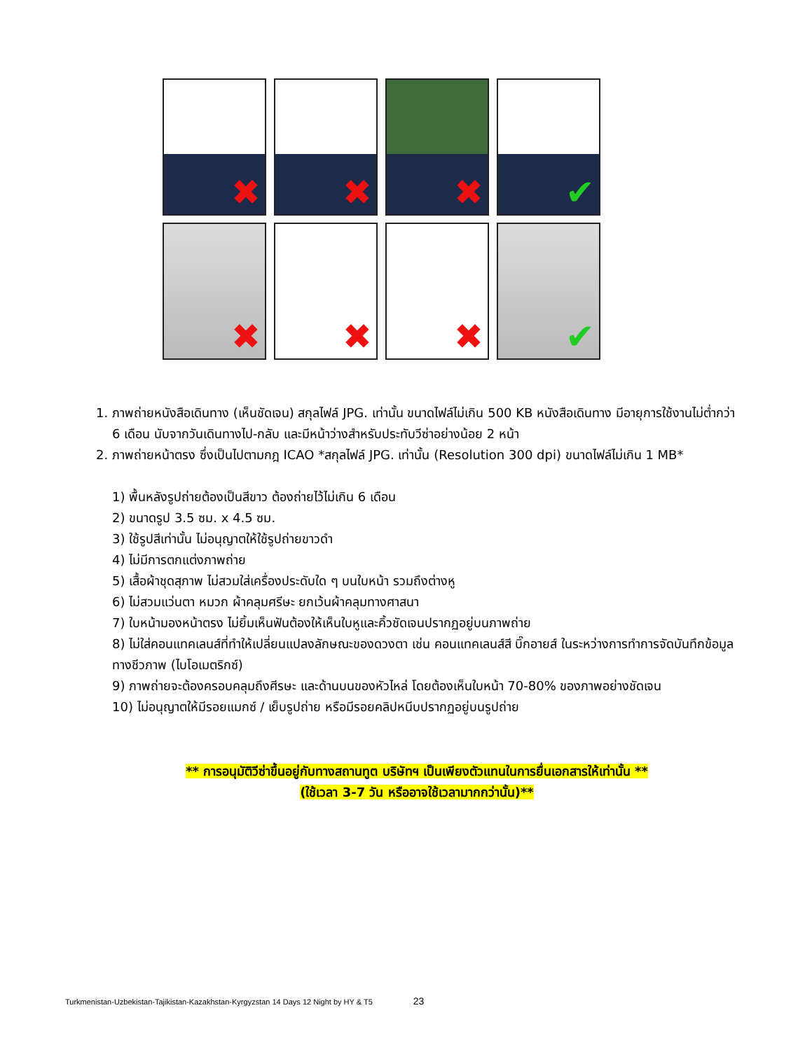✖
✖
✖
✔
✖
✖
✖
✔
1. ภาพถ่ายหนังสือเดินทาง (เห็นชัดเจน) สกุลไฟล์ JPG. เท่านั้น ขนาดไฟล์ไม่เกิน 500 KB หนังสือเดินทาง มีอายุการใช้งานไม่ต่ำกว่า 6 เดือน นับจากวันเดินทางไป-กลับ และมีหน้าว่างสำหรับประทับวีซ่าอย่างน้อย 2 หน้า
2. ภาพถ่ายหน้าตรง ซึ่งเป็นไปตามกฎ ICAO *สกุลไฟล์ JPG. เท่านั้น (Resolution 300 dpi) ขนาดไฟล์ไม่เกิน 1 MB*
1) พื้นหลังรูปถ่ายต้องเป็นสีขาว ต้องถ่ายไว้ไม่เกิน 6 เดือน
2) ขนาดรูป 3.5 ซม. x 4.5 ซม.
3) ใช้รูปสีเท่านั้น ไม่อนุญาตให้ใช้รูปถ่ายขาวดำ
4) ไม่มีการตกแต่งภาพถ่าย
5) เสื้อผ้าชุดสุภาพ ไม่สวมใส่เครื่องประดับใด ๆ บนใบหน้า รวมถึงต่างหู
6) ไม่สวมแว่นตา หมวก ผ้าคลุมศรีษะ ยกเว้นผ้าคลุมทางศาสนา
7) ใบหน้ามองหน้าตรง ไม่ยิ้มเห็นฟันต้องให้เห็นใบหูและคิ้วชัดเจนปรากฏอยู่บนภาพถ่าย
8) ไม่ใส่คอนแทคเลนส์ที่ทำให้เปลี่ยนแปลงลักษณะของดวงตา เช่น คอนแทคเลนส์สี บิ๊กอายส์ ในระหว่างการทำการจัดบันทึกข้อมูลทางชีวภาพ (ไบโอเมตริกซ์)
9) ภาพถ่ายจะต้องครอบคลุมถึงศีรษะ และด้านบนของหัวไหล่ โดยต้องเห็นใบหน้า 70-80% ของภาพอย่างชัดเจน
10) ไม่อนุญาตให้มีรอยแมกซ์ / เย็บรูปถ่าย หรือมีรอยคลิปหนีบปรากฏอยู่บนรูปถ่าย
** การอนุมัติวีซ่าขึ้นอยู่กับทางสถานทูต บริษัทฯ เป็นเพียงตัวแทนในการยื่นเอกสารให้เท่านั้น **
(ใช้เวลา 3-7 วัน หรืออาจใช้เวลามากกว่านั้น)**
Turkmenistan-Uzbekistan-Tajikistan-Kazakhstan-Kyrgyzstan 14 Days 12 Night by HY & T5 23